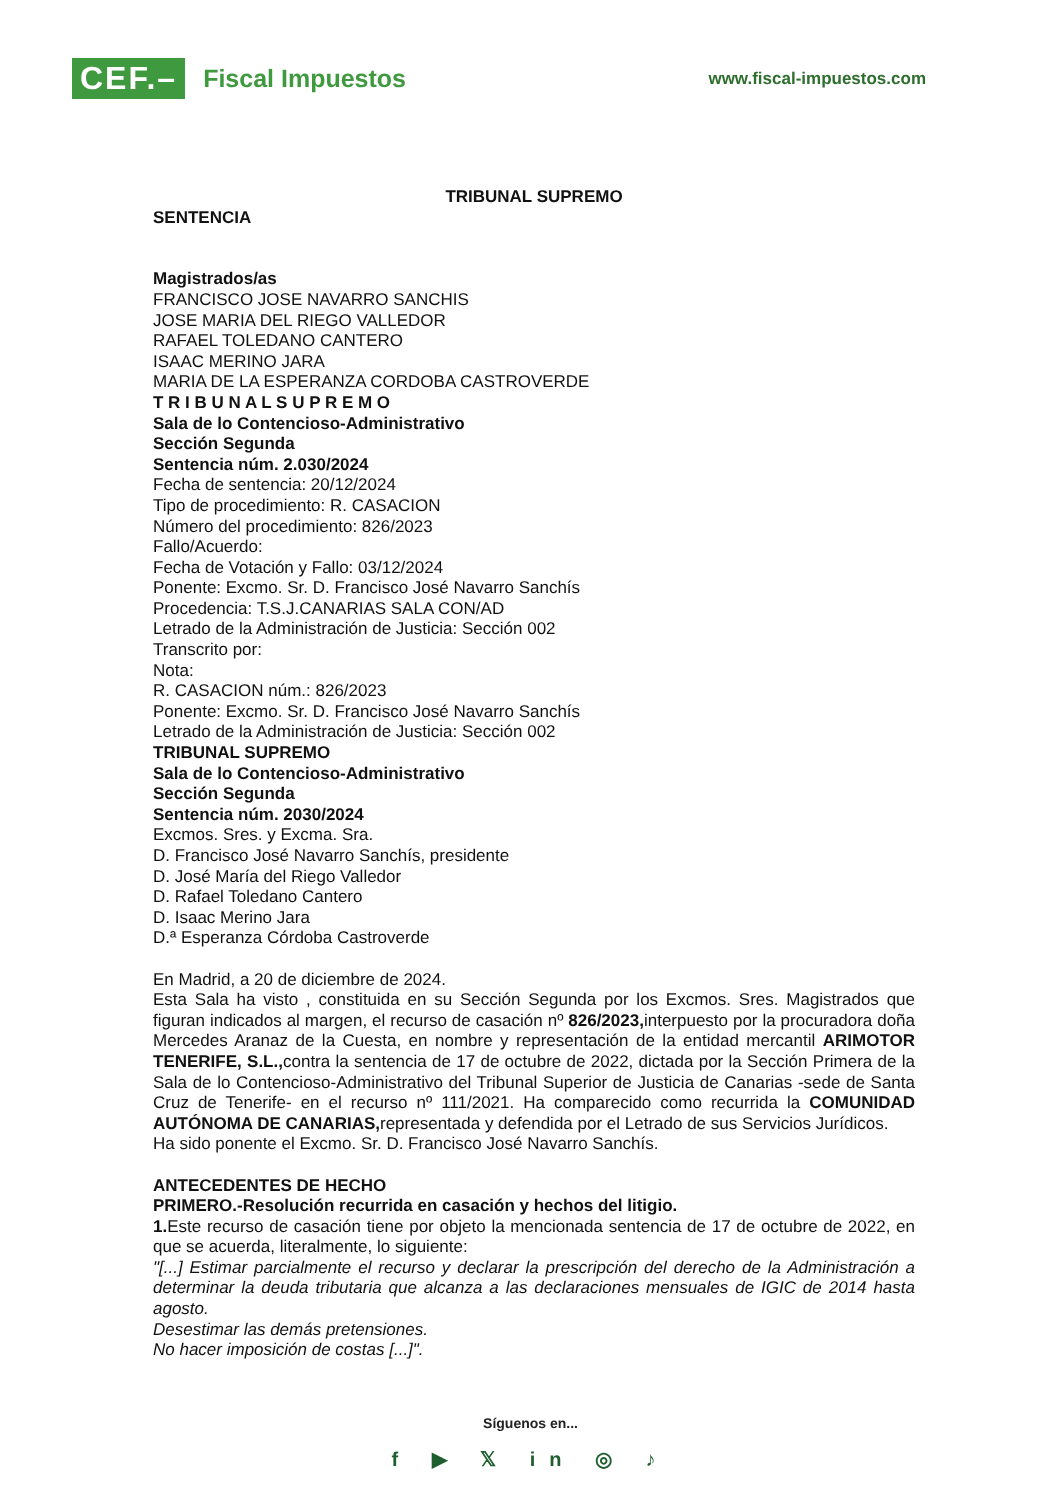CEF.– Fiscal Impuestos
www.fiscal-impuestos.com
TRIBUNAL SUPREMO
SENTENCIA
Magistrados/as
FRANCISCO JOSE NAVARRO SANCHIS
JOSE MARIA DEL RIEGO VALLEDOR
RAFAEL TOLEDANO CANTERO
ISAAC MERINO JARA
MARIA DE LA ESPERANZA CORDOBA CASTROVERDE
T R I B U N A L S U P R E M O
Sala de lo Contencioso-Administrativo
Sección Segunda
Sentencia núm. 2.030/2024
Fecha de sentencia: 20/12/2024
Tipo de procedimiento: R. CASACION
Número del procedimiento: 826/2023
Fallo/Acuerdo:
Fecha de Votación y Fallo: 03/12/2024
Ponente: Excmo. Sr. D. Francisco José Navarro Sanchís
Procedencia: T.S.J.CANARIAS SALA CON/AD
Letrado de la Administración de Justicia: Sección 002
Transcrito por:
Nota:
R. CASACION núm.: 826/2023
Ponente: Excmo. Sr. D. Francisco José Navarro Sanchís
Letrado de la Administración de Justicia: Sección 002
TRIBUNAL SUPREMO
Sala de lo Contencioso-Administrativo
Sección Segunda
Sentencia núm. 2030/2024
Excmos. Sres. y Excma. Sra.
D. Francisco José Navarro Sanchís, presidente
D. José María del Riego Valledor
D. Rafael Toledano Cantero
D. Isaac Merino Jara
D.ª Esperanza Córdoba Castroverde
En Madrid, a 20 de diciembre de 2024.
Esta Sala ha visto , constituida en su Sección Segunda por los Excmos. Sres. Magistrados que figuran indicados al margen, el recurso de casación nº 826/2023, interpuesto por la procuradora doña Mercedes Aranaz de la Cuesta, en nombre y representación de la entidad mercantil ARIMOTOR TENERIFE, S.L., contra la sentencia de 17 de octubre de 2022, dictada por la Sección Primera de la Sala de lo Contencioso-Administrativo del Tribunal Superior de Justicia de Canarias -sede de Santa Cruz de Tenerife- en el recurso nº 111/2021. Ha comparecido como recurrida la COMUNIDAD AUTÓNOMA DE CANARIAS, representada y defendida por el Letrado de sus Servicios Jurídicos.
Ha sido ponente el Excmo. Sr. D. Francisco José Navarro Sanchís.
ANTECEDENTES DE HECHO
PRIMERO.-Resolución recurrida en casación y hechos del litigio.
1. Este recurso de casación tiene por objeto la mencionada sentencia de 17 de octubre de 2022, en que se acuerda, literalmente, lo siguiente:
"[...] Estimar parcialmente el recurso y declarar la prescripción del derecho de la Administración a determinar la deuda tributaria que alcanza a las declaraciones mensuales de IGIC de 2014 hasta agosto.
Desestimar las demás pretensiones.
No hacer imposición de costas [...]".
Síguenos en...
f ▶ 𝕏 in ◎ ♪